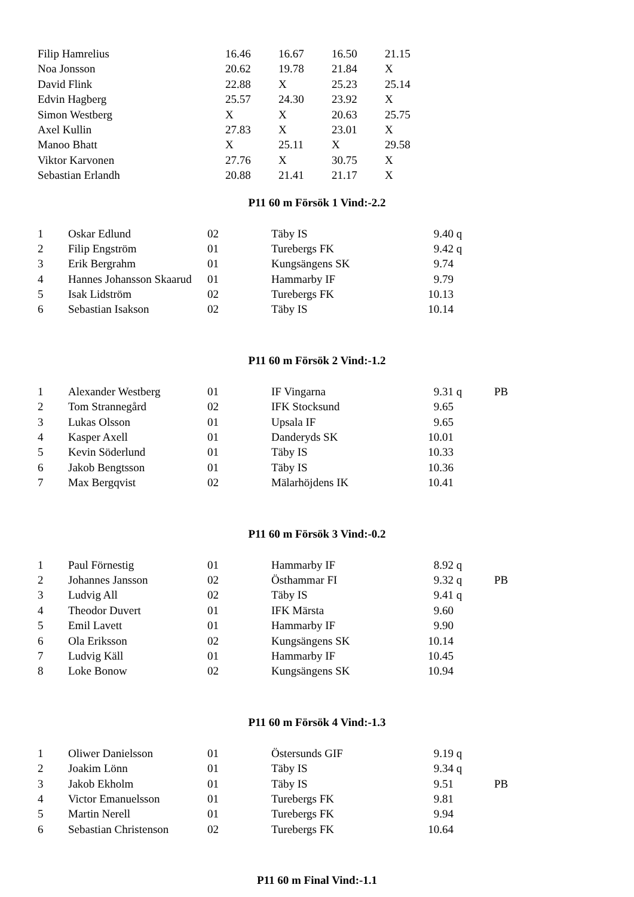| Filip Hamrelius | 16.46 | 16.67 | 16.50 | 21.15 |
| Noa Jonsson | 20.62 | 19.78 | 21.84 | X |
| David Flink | 22.88 | X | 25.23 | 25.14 |
| Edvin Hagberg | 25.57 | 24.30 | 23.92 | X |
| Simon Westberg | X | X | 20.63 | 25.75 |
| Axel Kullin | 27.83 | X | 23.01 | X |
| Manoo Bhatt | X | 25.11 | X | 29.58 |
| Viktor Karvonen | 27.76 | X | 30.75 | X |
| Sebastian Erlandh | 20.88 | 21.41 | 21.17 | X |
P11 60 m Försök 1 Vind:-2.2
| 1 | Oskar Edlund | 02 | Täby IS | 9.40 | q | |
| 2 | Filip Engström | 01 | Turebergs FK | 9.42 | q | |
| 3 | Erik Bergrahm | 01 | Kungsängens SK | 9.74 | | |
| 4 | Hannes Johansson Skaarud | 01 | Hammarby IF | 9.79 | | |
| 5 | Isak Lidström | 02 | Turebergs FK | 10.13 | | |
| 6 | Sebastian Isakson | 02 | Täby IS | 10.14 | | |
P11 60 m Försök 2 Vind:-1.2
| 1 | Alexander Westberg | 01 | IF Vingarna | 9.31 | q | PB |
| 2 | Tom Strannegård | 02 | IFK Stocksund | 9.65 | | |
| 3 | Lukas Olsson | 01 | Upsala IF | 9.65 | | |
| 4 | Kasper Axell | 01 | Danderyds SK | 10.01 | | |
| 5 | Kevin Söderlund | 01 | Täby IS | 10.33 | | |
| 6 | Jakob Bengtsson | 01 | Täby IS | 10.36 | | |
| 7 | Max Bergqvist | 02 | Mälarhöjdens IK | 10.41 | | |
P11 60 m Försök 3 Vind:-0.2
| 1 | Paul Förnestig | 01 | Hammarby IF | 8.92 | q | |
| 2 | Johannes Jansson | 02 | Östhammar FI | 9.32 | q | PB |
| 3 | Ludvig All | 02 | Täby IS | 9.41 | q | |
| 4 | Theodor Duvert | 01 | IFK Märsta | 9.60 | | |
| 5 | Emil Lavett | 01 | Hammarby IF | 9.90 | | |
| 6 | Ola Eriksson | 02 | Kungsängens SK | 10.14 | | |
| 7 | Ludvig Käll | 01 | Hammarby IF | 10.45 | | |
| 8 | Loke Bonow | 02 | Kungsängens SK | 10.94 | | |
P11 60 m Försök 4 Vind:-1.3
| 1 | Oliwer Danielsson | 01 | Östersunds GIF | 9.19 | q | |
| 2 | Joakim Lönn | 01 | Täby IS | 9.34 | q | |
| 3 | Jakob Ekholm | 01 | Täby IS | 9.51 | | PB |
| 4 | Victor Emanuelsson | 01 | Turebergs FK | 9.81 | | |
| 5 | Martin Nerell | 01 | Turebergs FK | 9.94 | | |
| 6 | Sebastian Christenson | 02 | Turebergs FK | 10.64 | | |
P11 60 m Final Vind:-1.1